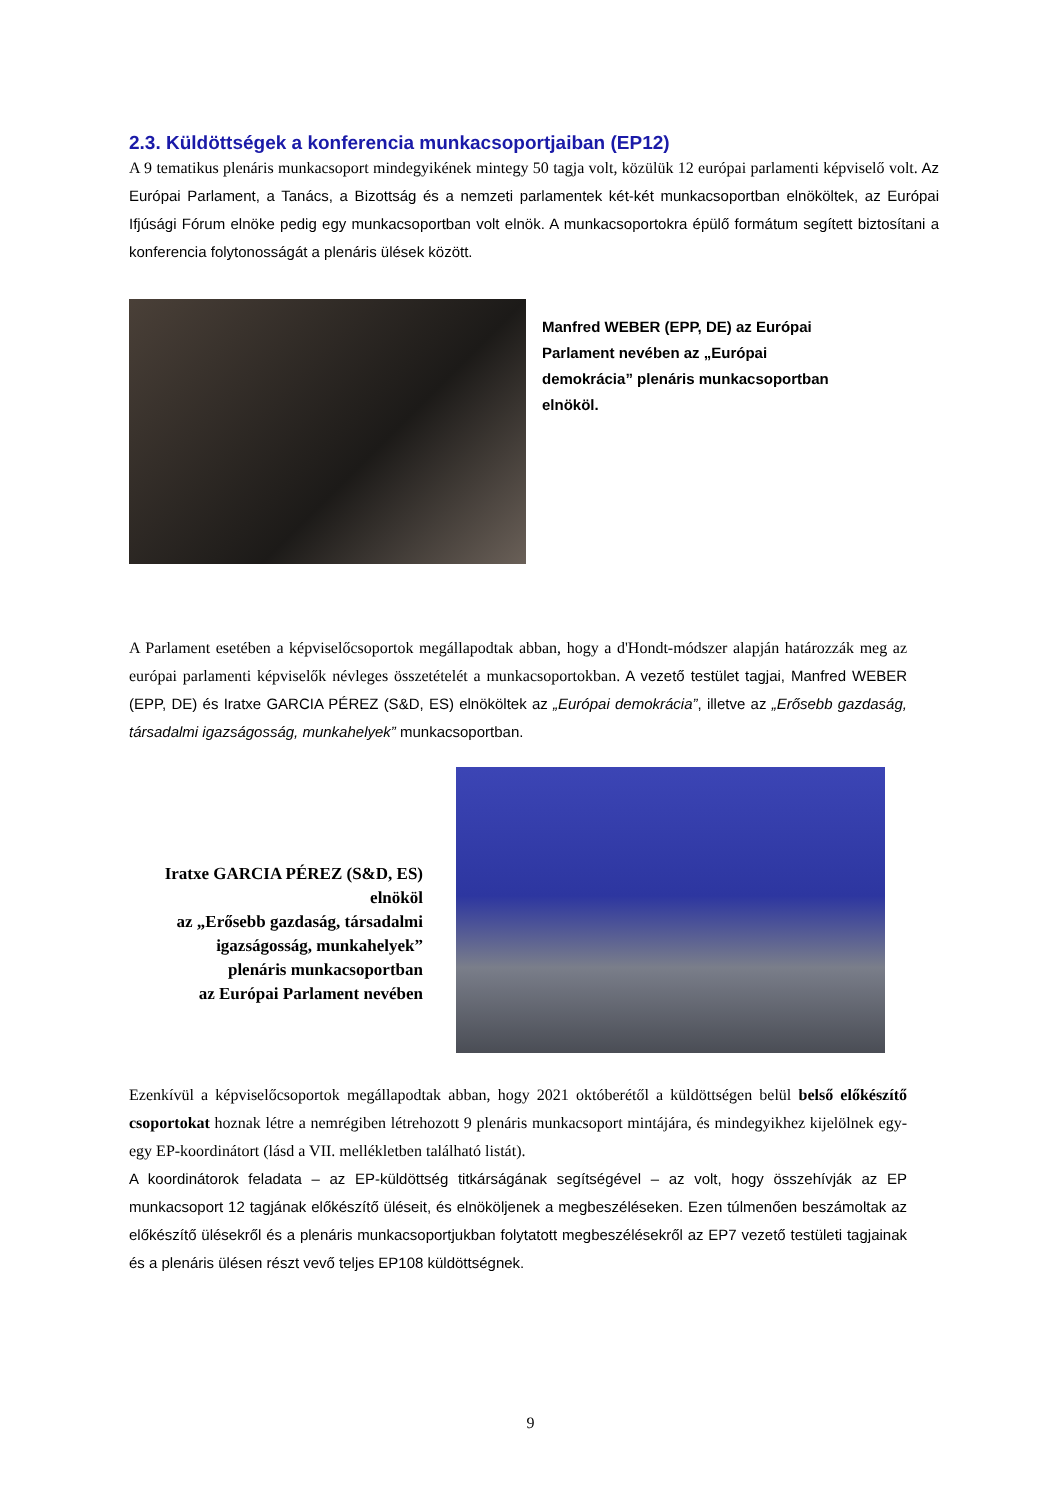2.3. Küldöttségek a konferencia munkacsoportjaiban (EP12)
A 9 tematikus plenáris munkacsoport mindegyikének mintegy 50 tagja volt, közülük 12 európai parlamenti képviselő volt. Az Európai Parlament, a Tanács, a Bizottság és a nemzeti parlamentek két-két munkacsoportban elnököltek, az Európai Ifjúsági Fórum elnöke pedig egy munkacsoportban volt elnök. A munkacsoportokra épülő formátum segített biztosítani a konferencia folytonosságát a plenáris ülések között.
Manfred WEBER (EPP, DE) az Európai Parlament nevében az „Európai demokrácia” plenáris munkacsoportban elnököl.
A Parlament esetében a képviselőcsoportok megállapodtak abban, hogy a d'Hondt-módszer alapján határozzák meg az európai parlamenti képviselők névleges összetételét a munkacsoportokban. A vezető testület tagjai, Manfred WEBER (EPP, DE) és Iratxe GARCIA PÉREZ (S&D, ES) elnököltek az „Európai demokrácia”, illetve az „Erősebb gazdaság, társadalmi igazságosság, munkahelyek” munkacsoportban.
Iratxe GARCIA PÉREZ (S&D, ES)
elnököl
az „Erősebb gazdaság, társadalmi igazságosság, munkahelyek”
plenáris munkacsoportban
az Európai Parlament nevében
Ezenkívül a képviselőcsoportok megállapodtak abban, hogy 2021 októberétől a küldöttségen belül belső előkészítő csoportokat hoznak létre a nemrégiben létrehozott 9 plenáris munkacsoport mintájára, és mindegyikhez kijelölnek egy-egy EP-koordinátort (lásd a VII. mellékletben található listát).
A koordinátorok feladata – az EP-küldöttség titkárságának segítségével – az volt, hogy összehívják az EP munkacsoport 12 tagjának előkészítő üléseit, és elnököljenek a megbeszéléseken. Ezen túlmenően beszámoltak az előkészítő ülésekről és a plenáris munkacsoportjukban folytatott megbeszélésekről az EP7 vezető testületi tagjainak és a plenáris ülésen részt vevő teljes EP108 küldöttségnek.
9